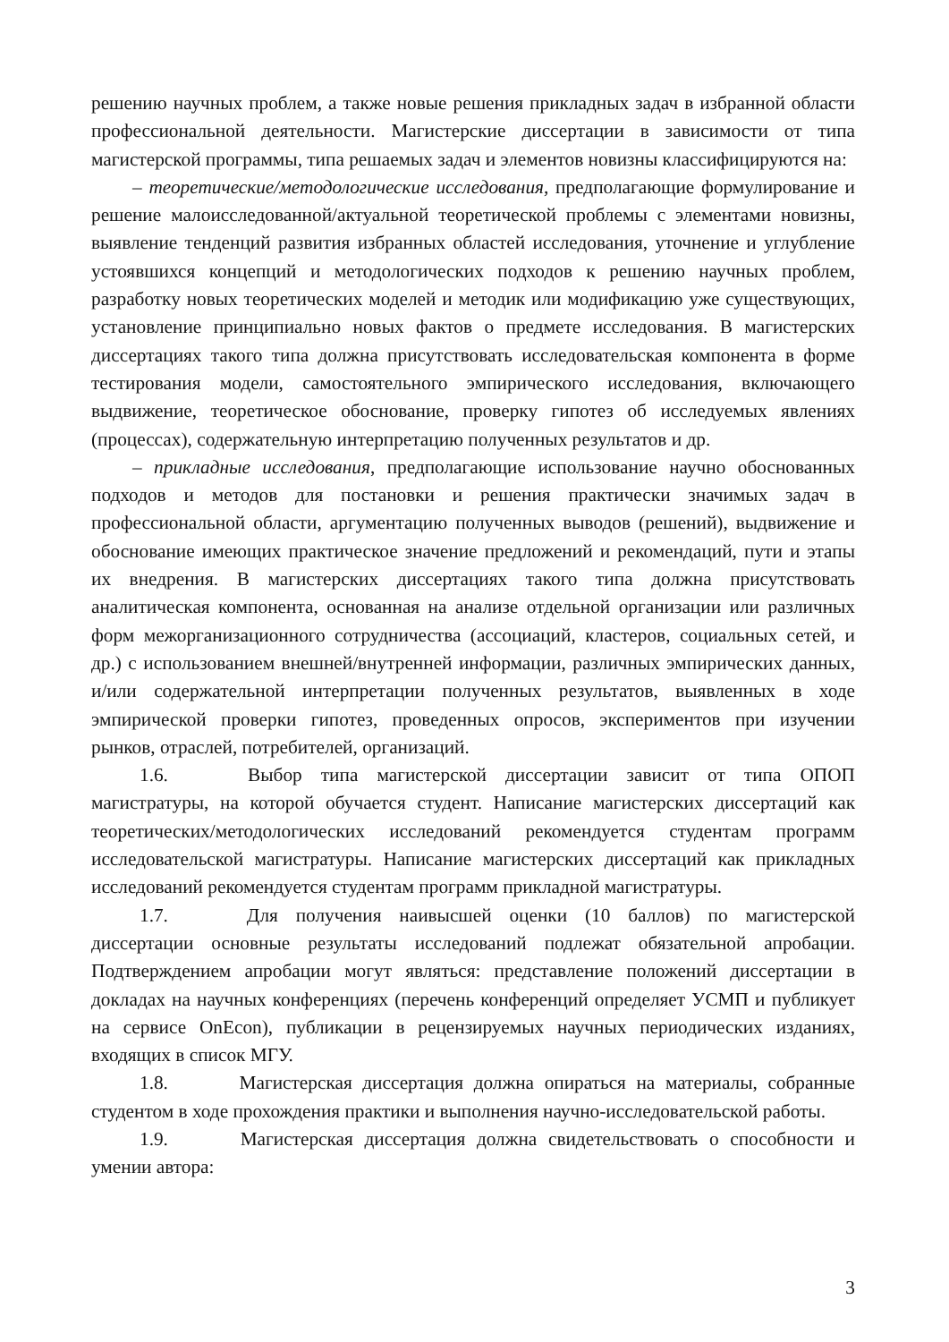решению научных проблем, а также новые решения прикладных задач в избранной области профессиональной деятельности. Магистерские диссертации в зависимости от типа магистерской программы, типа решаемых задач и элементов новизны классифицируются на:
– теоретические/методологические исследования, предполагающие формулирование и решение малоисследованной/актуальной теоретической проблемы с элементами новизны, выявление тенденций развития избранных областей исследования, уточнение и углубление устоявшихся концепций и методологических подходов к решению научных проблем, разработку новых теоретических моделей и методик или модификацию уже существующих, установление принципиально новых фактов о предмете исследования. В магистерских диссертациях такого типа должна присутствовать исследовательская компонента в форме тестирования модели, самостоятельного эмпирического исследования, включающего выдвижение, теоретическое обоснование, проверку гипотез об исследуемых явлениях (процессах), содержательную интерпретацию полученных результатов и др.
– прикладные исследования, предполагающие использование научно обоснованных подходов и методов для постановки и решения практически значимых задач в профессиональной области, аргументацию полученных выводов (решений), выдвижение и обоснование имеющих практическое значение предложений и рекомендаций, пути и этапы их внедрения. В магистерских диссертациях такого типа должна присутствовать аналитическая компонента, основанная на анализе отдельной организации или различных форм межорганизационного сотрудничества (ассоциаций, кластеров, социальных сетей, и др.) с использованием внешней/внутренней информации, различных эмпирических данных, и/или содержательной интерпретации полученных результатов, выявленных в ходе эмпирической проверки гипотез, проведенных опросов, экспериментов при изучении рынков, отраслей, потребителей, организаций.
1.6. Выбор типа магистерской диссертации зависит от типа ОПОП магистратуры, на которой обучается студент. Написание магистерских диссертаций как теоретических/методологических исследований рекомендуется студентам программ исследовательской магистратуры. Написание магистерских диссертаций как прикладных исследований рекомендуется студентам программ прикладной магистратуры.
1.7. Для получения наивысшей оценки (10 баллов) по магистерской диссертации основные результаты исследований подлежат обязательной апробации. Подтверждением апробации могут являться: представление положений диссертации в докладах на научных конференциях (перечень конференций определяет УСМП и публикует на сервисе OnEcon), публикации в рецензируемых научных периодических изданиях, входящих в список МГУ.
1.8. Магистерская диссертация должна опираться на материалы, собранные студентом в ходе прохождения практики и выполнения научно-исследовательской работы.
1.9. Магистерская диссертация должна свидетельствовать о способности и умении автора:
3